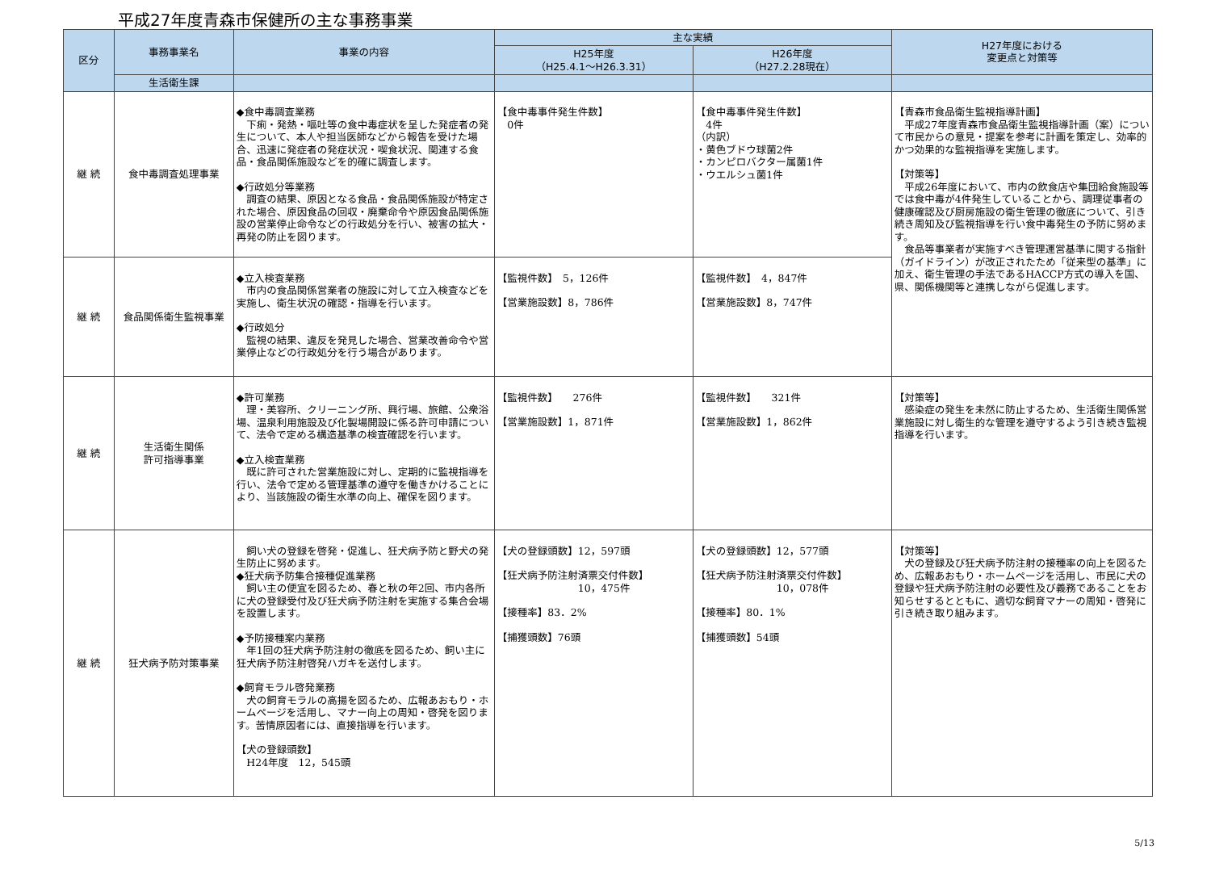平成27年度青森市保健所の主な事務事業
| 区分 | 事務事業名 | 事業の内容 | 主な実績 | | H27年度における 変更点と対策等 |
| --- | --- | --- | --- | --- | --- |
| | | | H25年度 （H25.4.1～H26.3.31） | H26年度 （H27.2.28現在） | |
| | 生活衛生課 | | | | |
| 継 続 | 食中毒調査処理事業 | ◆食中毒調査業務 下痢・発熱・嘔吐等の食中毒症状を呈した発症者の発生について、本人や担当医師などから報告を受けた場合、迅速に発症者の発症状況・喫食状況、関連する食品・食品関係施設などを的確に調査します。 ◆行政処分等業務 調査の結果、原因となる食品・食品関係施設が特定された場合、原因食品の回収・廃棄命令や原因食品関係施設の営業停止命令などの行政処分を行い、被害の拡大・再発の防止を図ります。 | 【食中毒事件発生件数】 0件 | 【食中毒事件発生件数】 4件 （内訳） ・黄色ブドウ球菌2件 ・カンピロバクター属菌1件 ・ウエルシュ菌1件 | 【青森市食品衛生監視指導計画】 平成27年度青森市食品衛生監視指導計画（案）について市民からの意見・提案を参考に計画を策定し、効率的かつ効果的な監視指導を実施します。 【対策等】 平成26年度において、市内の飲食店や集団給食施設等では食中毒が4件発生していることから、調理従事者の健康確認及び厨房施設の衛生管理の徹底について、引き続き周知及び監視指導を行い食中毒発生の予防に努めます。 食品等事業者が実施すべき管理運営基準に関する指針（ガイドライン）が改正されたため「従来型の基準」に加え、衛生管理の手法であるHACCP方式の導入を国、県、関係機関等と連携しながら促進します。 |
| 継 続 | 食品関係衛生監視事業 | ◆立入検査業務 市内の食品関係営業者の施設に対して立入検査などを実施し、衛生状況の確認・指導を行います。 ◆行政処分 監視の結果、違反を発見した場合、営業改善命令や営業停止などの行政処分を行う場合があります。 | 【監視件数】 5，126件 【営業施設数】 8，786件 | 【監視件数】 4，847件 【営業施設数】 8，747件 | |
| 継 続 | 生活衛生関係 許可指導事業 | ◆許可業務 理・美容所、クリーニング所、興行場、旅館、公衆浴場、温泉利用施設及び化製場開設に係る許可申請について、法令で定める構造基準の検査確認を行います。 ◆立入検査業務 既に許可された営業施設に対し、定期的に監視指導を行い、法令で定める管理基準の遵守を働きかけることにより、当該施設の衛生水準の向上、確保を図ります。 | 【監視件数】 276件 【営業施設数】 1，871件 | 【監視件数】 321件 【営業施設数】 1，862件 | 【対策等】 感染症の発生を未然に防止するため、生活衛生関係営業施設に対し衛生的な管理を遵守するよう引き続き監視指導を行います。 |
| 継 続 | 狂犬病予防対策事業 | 飼い犬の登録を啓発・促進し、狂犬病予防と野犬の発生防止に努めます。 ◆狂犬病予防集合接種促進業務 飼い主の便宜を図るため、春と秋の年2回、市内各所に犬の登録受付及び狂犬病予防注射を実施する集合会場を設置します。 ◆予防接種案内業務 年1回の狂犬病予防注射の徹底を図るため、飼い主に狂犬病予防注射啓発ハガキを送付します。 ◆飼育モラル啓発業務 犬の飼育モラルの高揚を図るため、広報あおもり・ホームページを活用し、マナー向上の周知・啓発を図ります。苦情原因者には、直接指導を行います。 【犬の登録頭数】 H24年度 12，545頭 | 【犬の登録頭数】 12，597頭 【狂犬病予防注射済票交付件数】 10，475件 【接種率】 83．2% 【捕獲頭数】 76頭 | 【犬の登録頭数】 12，577頭 【狂犬病予防注射済票交付件数】 10，078件 【接種率】 80．1% 【捕獲頭数】 54頭 | 【対策等】 犬の登録及び狂犬病予防注射の接種率の向上を図るため、広報あおもり・ホームページを活用し、市民に犬の登録や狂犬病予防注射の必要性及び義務であることをお知らせするとともに、適切な飼育マナーの周知・啓発に引き続き取り組みます。 |
5/13